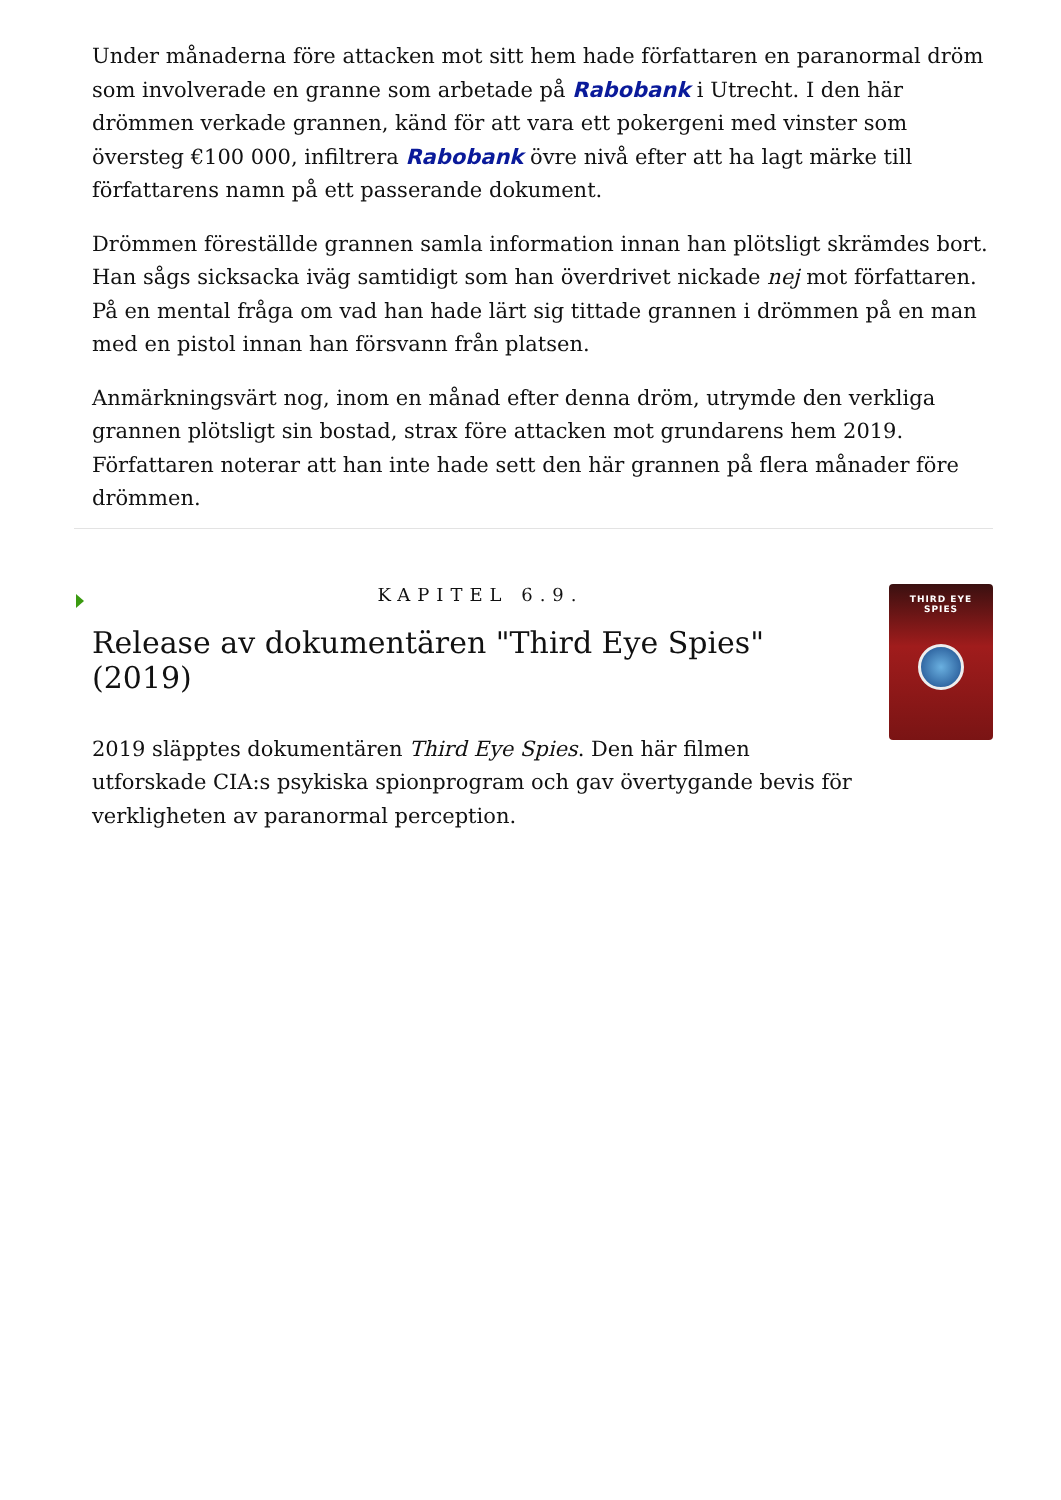Under månaderna före attacken mot sitt hem hade författaren en paranormal dröm som involverade en granne som arbetade på Rabobank i Utrecht. I den här drömmen verkade grannen, känd för att vara ett pokergeni med vinster som översteg €100 000, infiltrera Rabobank övre nivå efter att ha lagt märke till författarens namn på ett passerande dokument.
Drömmen föreställde grannen samla information innan han plötsligt skrämdes bort. Han sågs sicksacka iväg samtidigt som han överdrivet nickade nej mot författaren. På en mental fråga om vad han hade lärt sig tittade grannen i drömmen på en man med en pistol innan han försvann från platsen.
Anmärkningsvärt nog, inom en månad efter denna dröm, utrymde den verkliga grannen plötsligt sin bostad, strax före attacken mot grundarens hem 2019. Författaren noterar att han inte hade sett den här grannen på flera månader före drömmen.
KAPITEL 6.9.
Release av dokumentären "Third Eye Spies" (2019)
2019 släpptes dokumentären Third Eye Spies. Den här filmen utforskade CIA:s psykiska spionprogram och gav övertygande bevis för verkligheten av paranormal perception.
THIRD EYE
SPIES